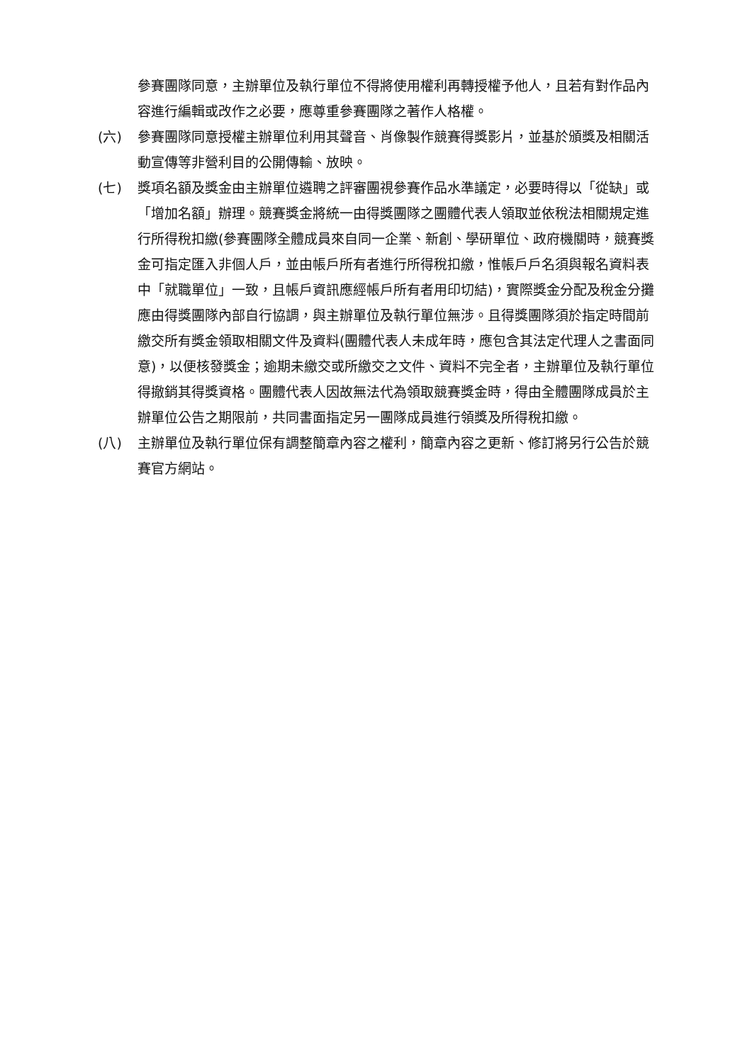參賽團隊同意，主辦單位及執行單位不得將使用權利再轉授權予他人，且若有對作品內容進行編輯或改作之必要，應尊重參賽團隊之著作人格權。
(六) 參賽團隊同意授權主辦單位利用其聲音、肖像製作競賽得獎影片，並基於頒獎及相關活動宣傳等非營利目的公開傳輸、放映。
(七) 獎項名額及獎金由主辦單位遴聘之評審團視參賽作品水準議定，必要時得以「從缺」或「增加名額」辦理。競賽獎金將統一由得獎團隊之團體代表人領取並依稅法相關規定進行所得稅扣繳(參賽團隊全體成員來自同一企業、新創、學研單位、政府機關時，競賽獎金可指定匯入非個人戶，並由帳戶所有者進行所得稅扣繳，惟帳戶戶名須與報名資料表中「就職單位」一致，且帳戶資訊應經帳戶所有者用印切結)，實際獎金分配及稅金分攤應由得獎團隊內部自行協調，與主辦單位及執行單位無涉。且得獎團隊須於指定時間前繳交所有獎金領取相關文件及資料(團體代表人未成年時，應包含其法定代理人之書面同意)，以便核發獎金；逾期未繳交或所繳交之文件、資料不完全者，主辦單位及執行單位得撤銷其得獎資格。團體代表人因故無法代為領取競賽獎金時，得由全體團隊成員於主辦單位公告之期限前，共同書面指定另一團隊成員進行領獎及所得稅扣繳。
(八) 主辦單位及執行單位保有調整簡章內容之權利，簡章內容之更新、修訂將另行公告於競賽官方網站。